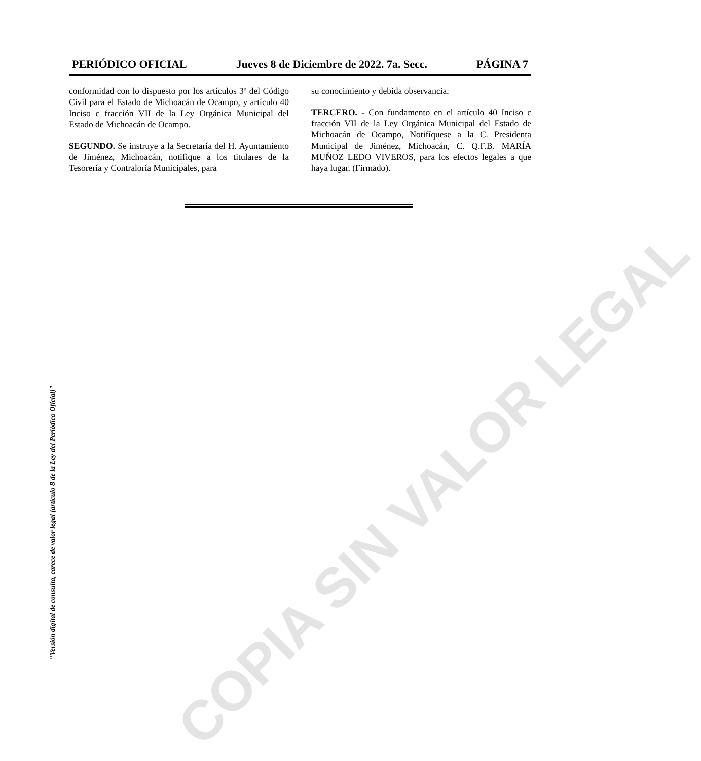COPIA SIN VALOR LEGAL
PERIÓDICO OFICIAL Jueves 8 de Diciembre de 2022. 7a. Secc. PÁGINA 7
conformidad con lo dispuesto por los artículos 3º del Código Civil para el Estado de Michoacán de Ocampo, y artículo 40 Inciso c fracción VII de la Ley Orgánica Municipal del Estado de Michoacán de Ocampo.
SEGUNDO. Se instruye a la Secretaría del H. Ayuntamiento de Jiménez, Michoacán, notifique a los titulares de la Tesorería y Contraloría Municipales, para
su conocimiento y debida observancia.
TERCERO. - Con fundamento en el artículo 40 Inciso c fracción VII de la Ley Orgánica Municipal del Estado de Michoacán de Ocampo, Notifíquese a la C. Presidenta Municipal de Jiménez, Michoacán, C. Q.F.B. MARÍA MUÑOZ LEDO VIVEROS, para los efectos legales a que haya lugar. (Firmado).
"Versión digital de consulta, carece de valor legal (artículo 8 de la Ley del Periódico Oficial)"